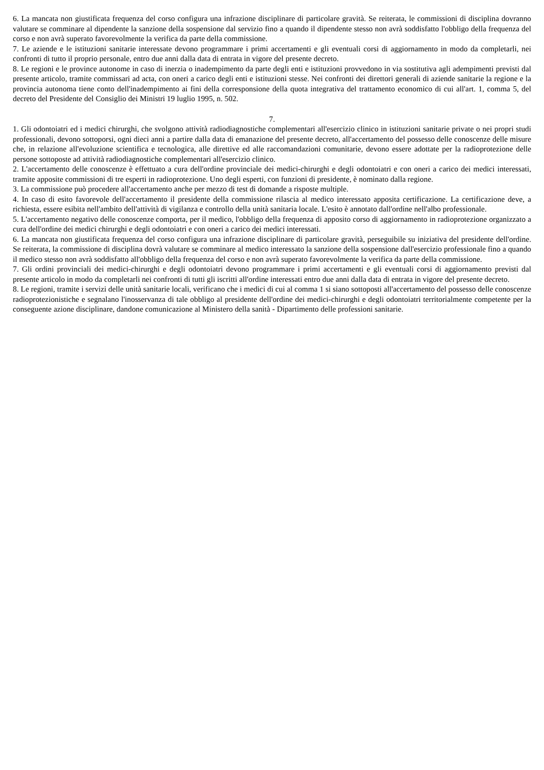6. La mancata non giustificata frequenza del corso configura una infrazione disciplinare di particolare gravità. Se reiterata, le commissioni di disciplina dovranno valutare se comminare al dipendente la sanzione della sospensione dal servizio fino a quando il dipendente stesso non avrà soddisfatto l'obbligo della frequenza del corso e non avrà superato favorevolmente la verifica da parte della commissione.
7. Le aziende e le istituzioni sanitarie interessate devono programmare i primi accertamenti e gli eventuali corsi di aggiornamento in modo da completarli, nei confronti di tutto il proprio personale, entro due anni dalla data di entrata in vigore del presente decreto.
8. Le regioni e le province autonome in caso di inerzia o inadempimento da parte degli enti e istituzioni provvedono in via sostitutiva agli adempimenti previsti dal presente articolo, tramite commissari ad acta, con oneri a carico degli enti e istituzioni stesse. Nei confronti dei direttori generali di aziende sanitarie la regione e la provincia autonoma tiene conto dell'inadempimento ai fini della corresponsione della quota integrativa del trattamento economico di cui all'art. 1, comma 5, del decreto del Presidente del Consiglio dei Ministri 19 luglio 1995, n. 502.
7.
1. Gli odontoiatri ed i medici chirurghi, che svolgono attività radiodiagnostiche complementari all'esercizio clinico in istituzioni sanitarie private o nei propri studi professionali, devono sottoporsi, ogni dieci anni a partire dalla data di emanazione del presente decreto, all'accertamento del possesso delle conoscenze delle misure che, in relazione all'evoluzione scientifica e tecnologica, alle direttive ed alle raccomandazioni comunitarie, devono essere adottate per la radioprotezione delle persone sottoposte ad attività radiodiagnostiche complementari all'esercizio clinico.
2. L'accertamento delle conoscenze è effettuato a cura dell'ordine provinciale dei medici-chirurghi e degli odontoiatri e con oneri a carico dei medici interessati, tramite apposite commissioni di tre esperti in radioprotezione. Uno degli esperti, con funzioni di presidente, è nominato dalla regione.
3. La commissione può procedere all'accertamento anche per mezzo di test di domande a risposte multiple.
4. In caso di esito favorevole dell'accertamento il presidente della commissione rilascia al medico interessato apposita certificazione. La certificazione deve, a richiesta, essere esibita nell'ambito dell'attività di vigilanza e controllo della unità sanitaria locale. L'esito è annotato dall'ordine nell'albo professionale.
5. L'accertamento negativo delle conoscenze comporta, per il medico, l'obbligo della frequenza di apposito corso di aggiornamento in radioprotezione organizzato a cura dell'ordine dei medici chirurghi e degli odontoiatri e con oneri a carico dei medici interessati.
6. La mancata non giustificata frequenza del corso configura una infrazione disciplinare di particolare gravità, perseguibile su iniziativa del presidente dell'ordine. Se reiterata, la commissione di disciplina dovrà valutare se comminare al medico interessato la sanzione della sospensione dall'esercizio professionale fino a quando il medico stesso non avrà soddisfatto all'obbligo della frequenza del corso e non avrà superato favorevolmente la verifica da parte della commissione.
7. Gli ordini provinciali dei medici-chirurghi e degli odontoiatri devono programmare i primi accertamenti e gli eventuali corsi di aggiornamento previsti dal presente articolo in modo da completarli nei confronti di tutti gli iscritti all'ordine interessati entro due anni dalla data di entrata in vigore del presente decreto.
8. Le regioni, tramite i servizi delle unità sanitarie locali, verificano che i medici di cui al comma 1 si siano sottoposti all'accertamento del possesso delle conoscenze radioprotezionistiche e segnalano l'inosservanza di tale obbligo al presidente dell'ordine dei medici-chirurghi e degli odontoiatri territorialmente competente per la conseguente azione disciplinare, dandone comunicazione al Ministero della sanità - Dipartimento delle professioni sanitarie.